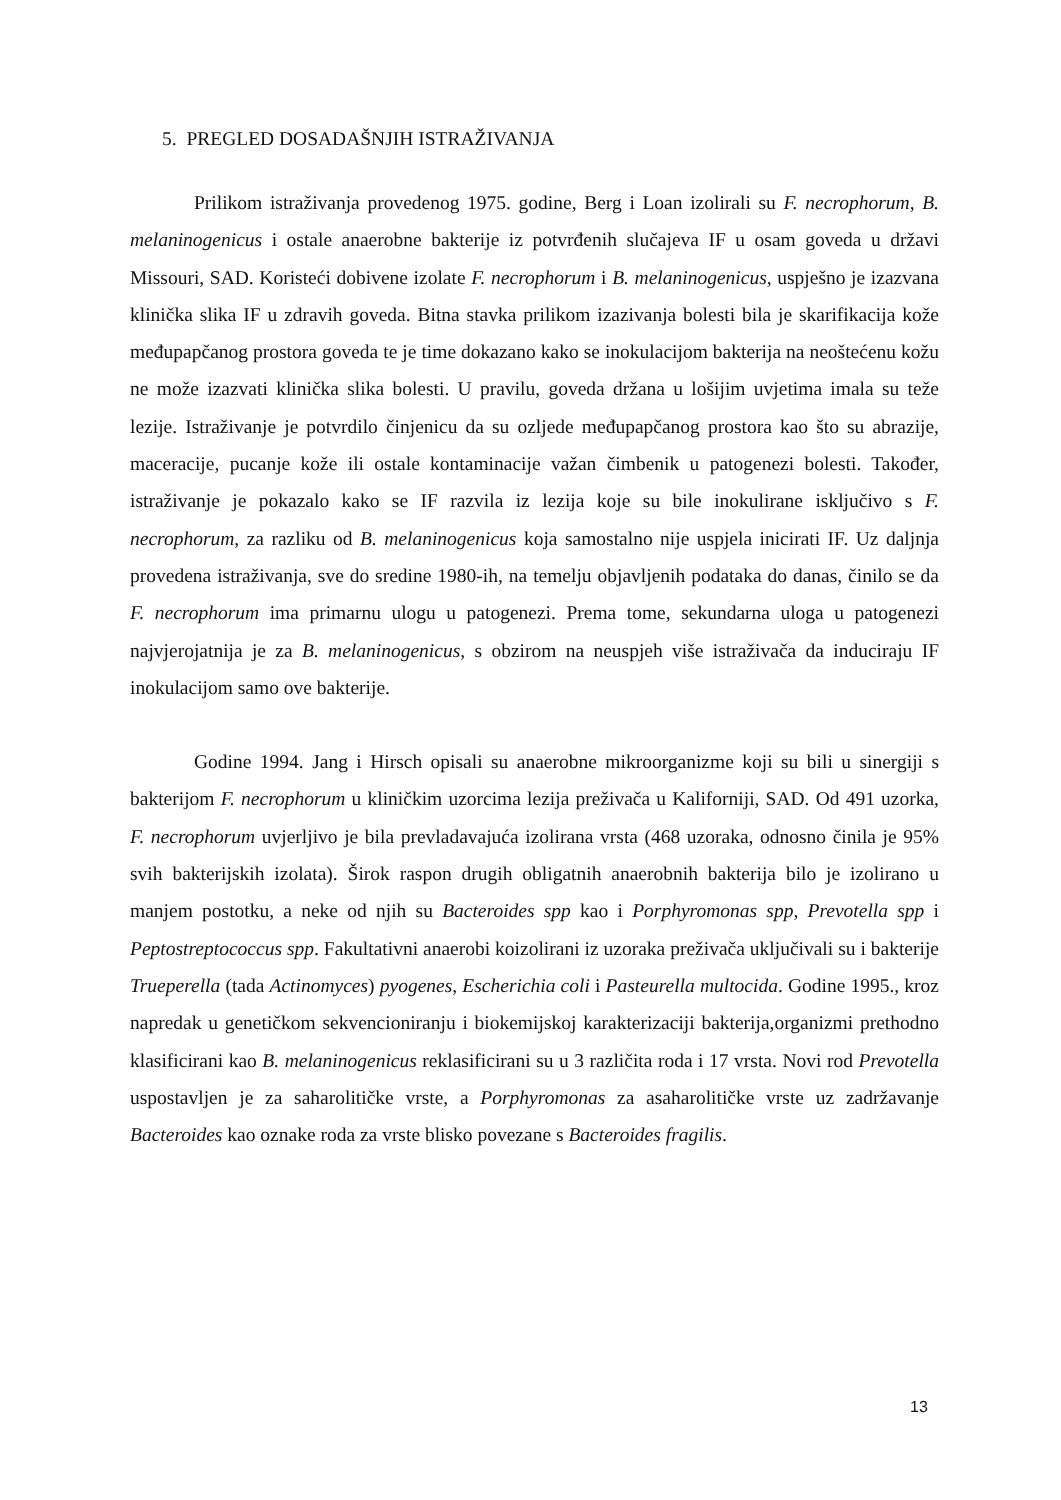5. PREGLED DOSADAŠNJIH ISTRAŽIVANJA
Prilikom istraživanja provedenog 1975. godine, Berg i Loan izolirali su F. necrophorum, B. melaninogenicus i ostale anaerobne bakterije iz potvrđenih slučajeva IF u osam goveda u državi Missouri, SAD. Koristeći dobivene izolate F. necrophorum i B. melaninogenicus, uspješno je izazvana klinička slika IF u zdravih goveda. Bitna stavka prilikom izazivanja bolesti bila je skarifikacija kože međupapčanog prostora goveda te je time dokazano kako se inokulacijom bakterija na neoštećenu kožu ne može izazvati klinička slika bolesti. U pravilu, goveda držana u lošijim uvjetima imala su teže lezije. Istraživanje je potvrdilo činjenicu da su ozljede međupapčanog prostora kao što su abrazije, maceracije, pucanje kože ili ostale kontaminacije važan čimbenik u patogenezi bolesti. Također, istraživanje je pokazalo kako se IF razvila iz lezija koje su bile inokulirane isključivo s F. necrophorum, za razliku od B. melaninogenicus koja samostalno nije uspjela inicirati IF. Uz daljnja provedena istraživanja, sve do sredine 1980-ih, na temelju objavljenih podataka do danas, činilo se da F. necrophorum ima primarnu ulogu u patogenezi. Prema tome, sekundarna uloga u patogenezi najvjerojatnija je za B. melaninogenicus, s obzirom na neuspjeh više istraživača da induciraju IF inokulacijom samo ove bakterije.
Godine 1994. Jang i Hirsch opisali su anaerobne mikroorganizme koji su bili u sinergiji s bakterijom F. necrophorum u kliničkim uzorcima lezija preživača u Kaliforniji, SAD. Od 491 uzorka, F. necrophorum uvjerljivo je bila prevladavajuća izolirana vrsta (468 uzoraka, odnosno činila je 95% svih bakterijskih izolata). Širok raspon drugih obligatnih anaerobnih bakterija bilo je izolirano u manjem postotku, a neke od njih su Bacteroides spp kao i Porphyromonas spp, Prevotella spp i Peptostreptococcus spp. Fakultativni anaerobi koizolirani iz uzoraka preživača uključivali su i bakterije Trueperella (tada Actinomyces) pyogenes, Escherichia coli i Pasteurella multocida. Godine 1995., kroz napredak u genetičkom sekvencioniranju i biokemijskoj karakterizaciji bakterija,organizmi prethodno klasificirani kao B. melaninogenicus reklasificirani su u 3 različita roda i 17 vrsta. Novi rod Prevotella uspostavljen je za saharolitičke vrste, a Porphyromonas za asaharolitičke vrste uz zadržavanje Bacteroides kao oznake roda za vrste blisko povezane s Bacteroides fragilis.
13